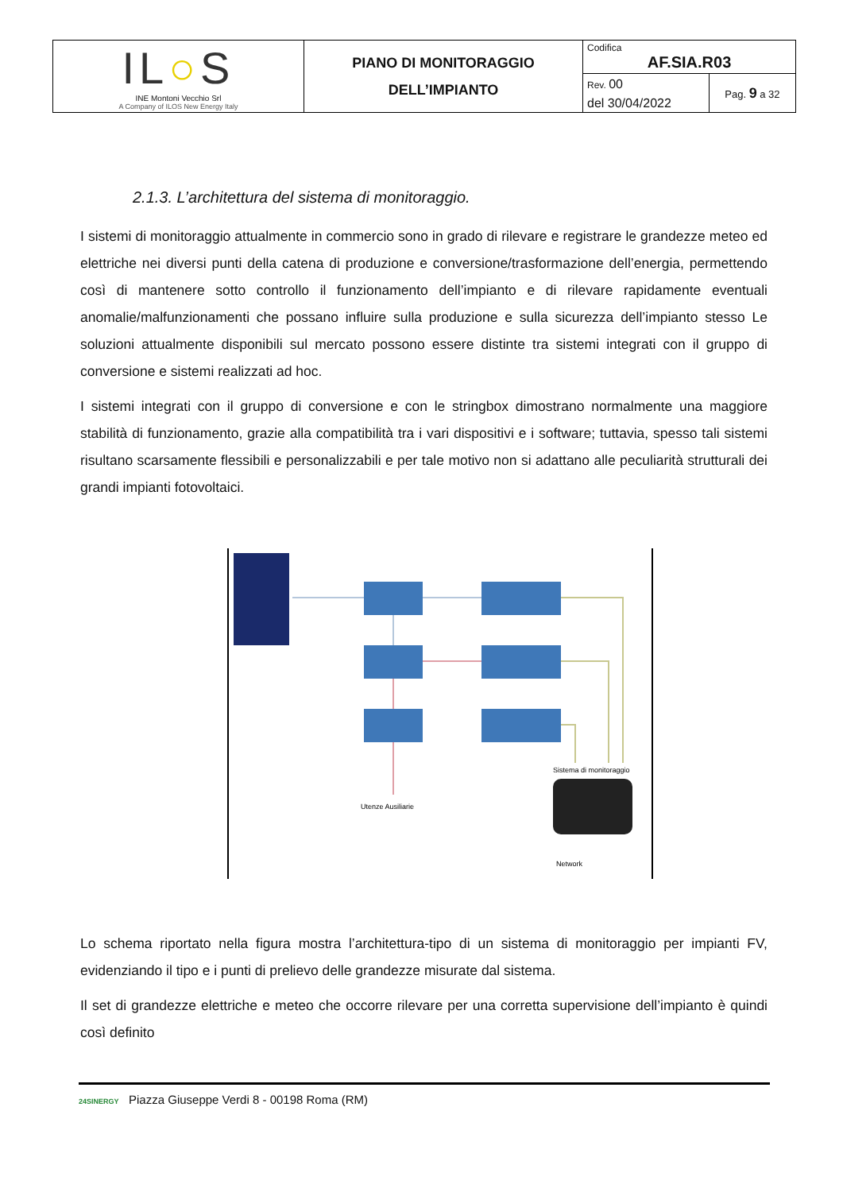| IL ○ S INE Montoni Vecchio Srl A Company of ILOS New Energy Italy | PIANO DI MONITORAGGIO DELL’IMPIANTO | Codifica AF.SIA.R03 | |
| | | Rev. 00 | Pag. 9 a 32 |
| | | del 30/04/2022 | |
2.1.3. L’architettura del sistema di monitoraggio.
I sistemi di monitoraggio attualmente in commercio sono in grado di rilevare e registrare le grandezze meteo ed elettriche nei diversi punti della catena di produzione e conversione/trasformazione dell’energia, permettendo così di mantenere sotto controllo il funzionamento dell’impianto e di rilevare rapidamente eventuali anomalie/malfunzionamenti che possano influire sulla produzione e sulla sicurezza dell’impianto stesso Le soluzioni attualmente disponibili sul mercato possono essere distinte tra sistemi integrati con il gruppo di conversione e sistemi realizzati ad hoc.
I sistemi integrati con il gruppo di conversione e con le stringbox dimostrano normalmente una maggiore stabilità di funzionamento, grazie alla compatibilità tra i vari dispositivi e i software; tuttavia, spesso tali sistemi risultano scarsamente flessibili e personalizzabili e per tale motivo non si adattano alle peculiarità strutturali dei grandi impianti fotovoltaici.
Utenze Ausiliarie
Sistema di monitoraggio
Network
Lo schema riportato nella figura mostra l’architettura-tipo di un sistema di monitoraggio per impianti FV, evidenziando il tipo e i punti di prelievo delle grandezze misurate dal sistema.
Il set di grandezze elettriche e meteo che occorre rilevare per una corretta supervisione dell’impianto è quindi così definito
24SINERGY Piazza Giuseppe Verdi 8 - 00198 Roma (RM)